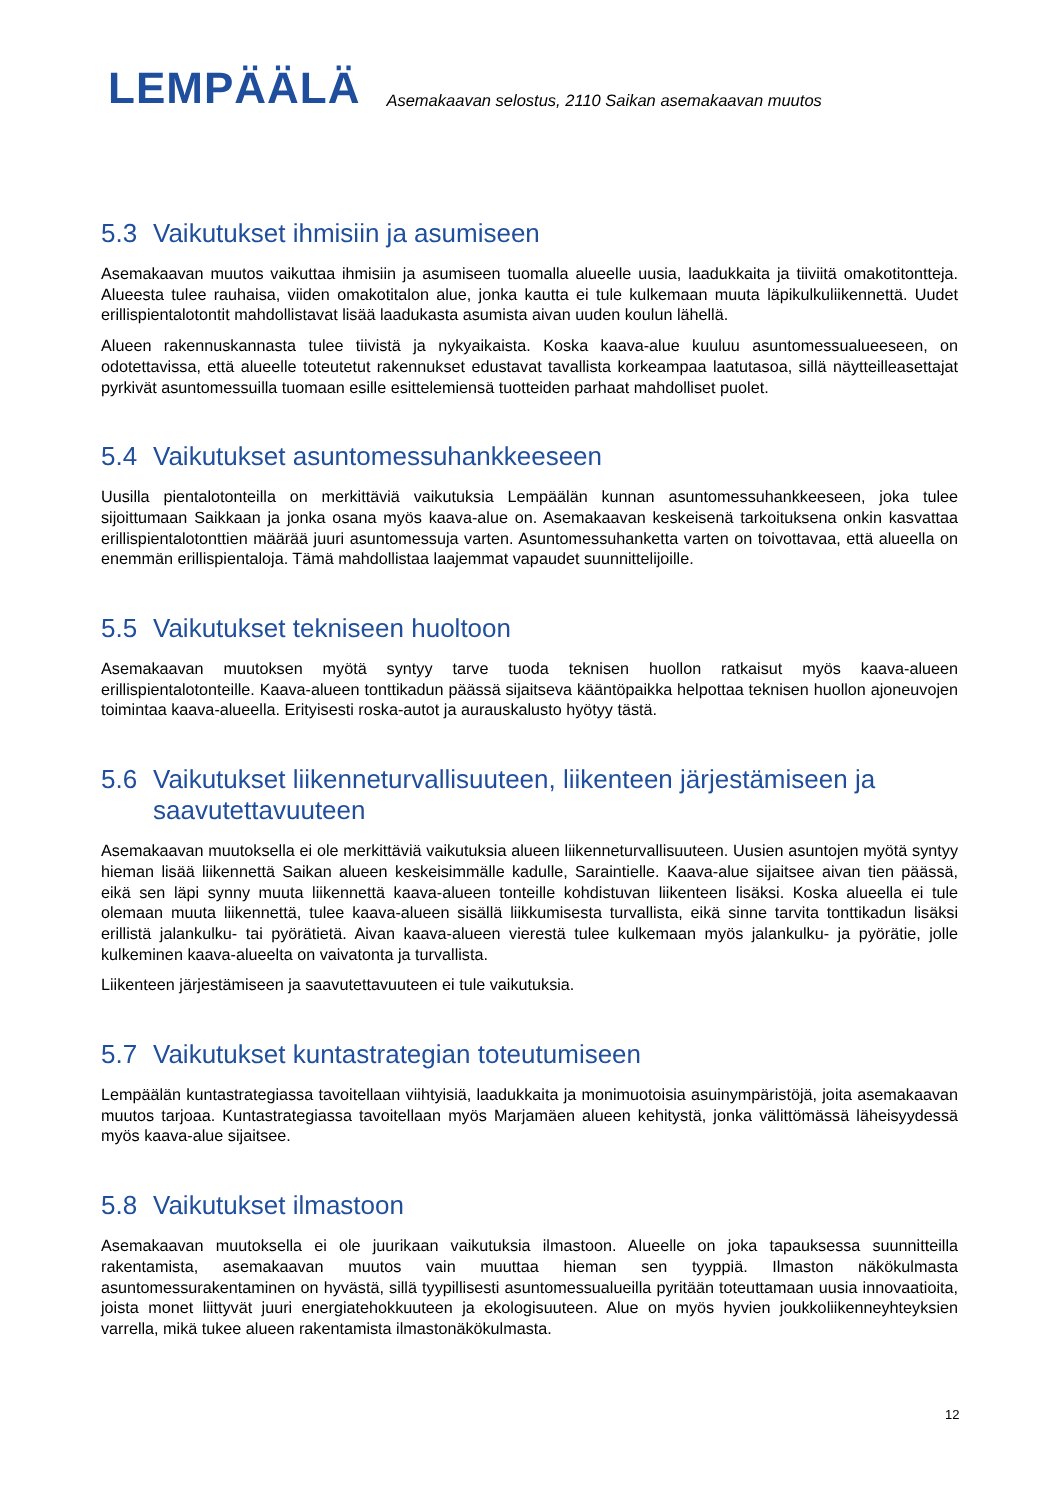LEMPÄÄLÄ
Asemakaavan selostus, 2110 Saikan asemakaavan muutos
5.3 Vaikutukset ihmisiin ja asumiseen
Asemakaavan muutos vaikuttaa ihmisiin ja asumiseen tuomalla alueelle uusia, laadukkaita ja tiiviitä omakotitontteja. Alueesta tulee rauhaisa, viiden omakotitalon alue, jonka kautta ei tule kulkemaan muuta läpikulkuliikennettä. Uudet erillispientalotontit mahdollistavat lisää laadukasta asumista aivan uuden koulun lähellä.
Alueen rakennuskannasta tulee tiivistä ja nykyaikaista. Koska kaava-alue kuuluu asuntomessualueeseen, on odotettavissa, että alueelle toteutetut rakennukset edustavat tavallista korkeampaa laatutasoa, sillä näytteilleasettajat pyrkivät asuntomessuilla tuomaan esille esittelemiensä tuotteiden parhaat mahdolliset puolet.
5.4 Vaikutukset asuntomessuhankkeeseen
Uusilla pientalotonteilla on merkittäviä vaikutuksia Lempäälän kunnan asuntomessuhankkeeseen, joka tulee sijoittumaan Saikkaan ja jonka osana myös kaava-alue on. Asemakaavan keskeisenä tarkoituksena onkin kasvattaa erillispientalotonttien määrää juuri asuntomessuja varten. Asuntomessuhanketta varten on toivottavaa, että alueella on enemmän erillispientaloja. Tämä mahdollistaa laajemmat vapaudet suunnittelijoille.
5.5 Vaikutukset tekniseen huoltoon
Asemakaavan muutoksen myötä syntyy tarve tuoda teknisen huollon ratkaisut myös kaava-alueen erillispientalotonteille. Kaava-alueen tonttikadun päässä sijaitseva kääntöpaikka helpottaa teknisen huollon ajoneuvojen toimintaa kaava-alueella. Erityisesti roska-autot ja aurauskalusto hyötyy tästä.
5.6 Vaikutukset liikenneturvallisuuteen, liikenteen järjestämiseen ja saavutettavuuteen
Asemakaavan muutoksella ei ole merkittäviä vaikutuksia alueen liikenneturvallisuuteen. Uusien asuntojen myötä syntyy hieman lisää liikennettä Saikan alueen keskeisimmälle kadulle, Saraintielle. Kaava-alue sijaitsee aivan tien päässä, eikä sen läpi synny muuta liikennettä kaava-alueen tonteille kohdistuvan liikenteen lisäksi. Koska alueella ei tule olemaan muuta liikennettä, tulee kaava-alueen sisällä liikkumisesta turvallista, eikä sinne tarvita tonttikadun lisäksi erillistä jalankulku- tai pyörätietä. Aivan kaava-alueen vierestä tulee kulkemaan myös jalankulku- ja pyörätie, jolle kulkeminen kaava-alueelta on vaivatonta ja turvallista.
Liikenteen järjestämiseen ja saavutettavuuteen ei tule vaikutuksia.
5.7 Vaikutukset kuntastrategian toteutumiseen
Lempäälän kuntastrategiassa tavoitellaan viihtyisiä, laadukkaita ja monimuotoisia asuinympäristöjä, joita asemakaavan muutos tarjoaa. Kuntastrategiassa tavoitellaan myös Marjamäen alueen kehitystä, jonka välittömässä läheisyydessä myös kaava-alue sijaitsee.
5.8 Vaikutukset ilmastoon
Asemakaavan muutoksella ei ole juurikaan vaikutuksia ilmastoon. Alueelle on joka tapauksessa suunnitteilla rakentamista, asemakaavan muutos vain muuttaa hieman sen tyyppiä. Ilmaston näkökulmasta asuntomessurakentaminen on hyvästä, sillä tyypillisesti asuntomessualueilla pyritään toteuttamaan uusia innovaatioita, joista monet liittyvät juuri energiatehokkuuteen ja ekologisuuteen. Alue on myös hyvien joukkoliikenneyhteyksien varrella, mikä tukee alueen rakentamista ilmastonäkökulmasta.
12